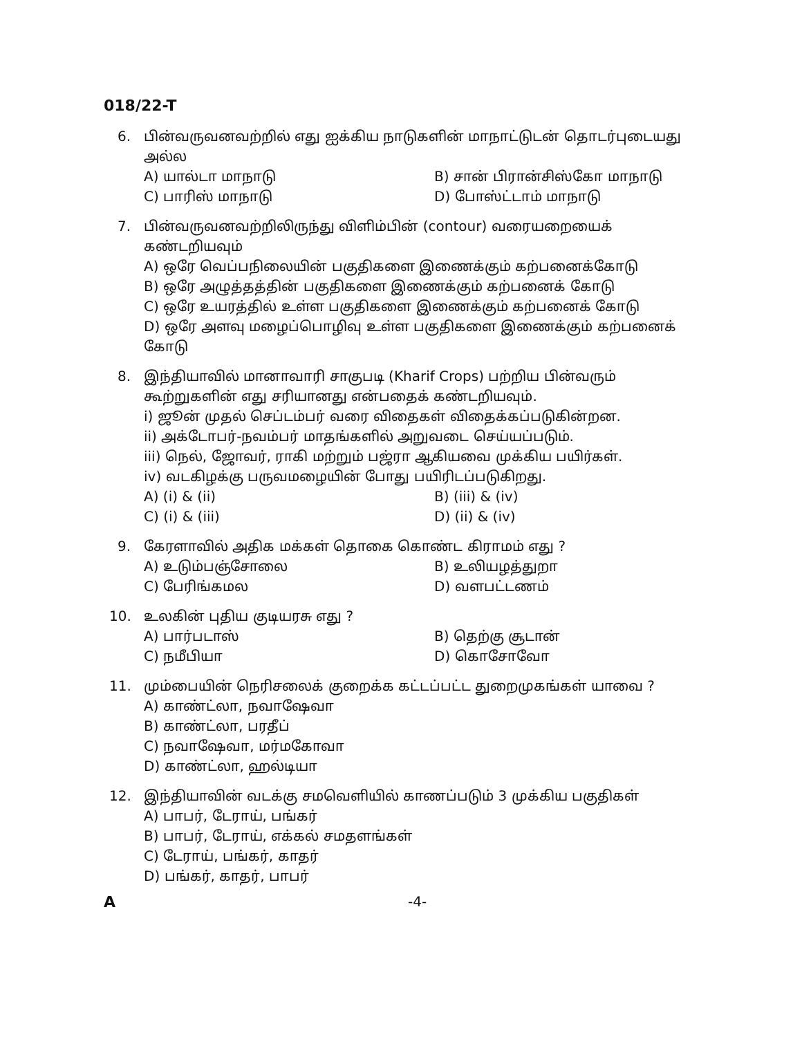018/22-T
6. பின்வருவனவற்றில் எது ஐக்கிய நாடுகளின் மாநாட்டுடன் தொடர்புடையது அல்ல
A) யால்டா மாநாடு
B) சான் பிரான்சிஸ்கோ மாநாடு
C) பாரிஸ் மாநாடு
D) போஸ்ட்டாம் மாநாடு
7. பின்வருவனவற்றிலிருந்து விளிம்பின் (contour) வரையறையைக் கண்டறியவும்
A) ஒரே வெப்பநிலையின் பகுதிகளை இணைக்கும் கற்பனைக்கோடு
B) ஒரே அழுத்தத்தின் பகுதிகளை இணைக்கும் கற்பனைக் கோடு
C) ஒரே உயரத்தில் உள்ள பகுதிகளை இணைக்கும் கற்பனைக் கோடு
D) ஒரே அளவு மழைப்பொழிவு உள்ள பகுதிகளை இணைக்கும் கற்பனைக் கோடு
8. இந்தியாவில் மானாவாரி சாகுபடி (Kharif Crops) பற்றிய பின்வரும் கூற்றுகளின் எது சரியானது என்பதைக் கண்டறியவும்.
i) ஜூன் முதல் செப்டம்பர் வரை விதைகள் விதைக்கப்படுகின்றன.
ii) அக்டோபர்-நவம்பர் மாதங்களில் அறுவடை செய்யப்படும்.
iii) நெல், ஜோவர், ராகி மற்றும் பஜ்ரா ஆகியவை முக்கிய பயிர்கள்.
iv) வடகிழக்கு பருவமழையின் போது பயிரிடப்படுகிறது.
A) (i) & (ii)
B) (iii) & (iv)
C) (i) & (iii)
D) (ii) & (iv)
9. கேரளாவில் அதிக மக்கள் தொகை கொண்ட கிராமம் எது ?
A) உடும்பஞ்சோலை
B) உலியழத்துறா
C) பேரிங்கமல
D) வளபட்டணம்
10. உலகின் புதிய குடியரசு எது ?
A) பார்படாஸ்
B) தெற்கு சூடான்
C) நமீபியா
D) கொசோவோ
11. மும்பையின் நெரிசலைக் குறைக்க கட்டப்பட்ட துறைமுகங்கள் யாவை ?
A) காண்ட்லா, நவாஷேவா
B) காண்ட்லா, பரதீப்
C) நவாஷேவா, மர்மகோவா
D) காண்ட்லா, ஹல்டியா
12. இந்தியாவின் வடக்கு சமவெளியில் காணப்படும் 3 முக்கிய பகுதிகள்
A) பாபர், டேராய், பங்கர்
B) பாபர், டேராய், எக்கல் சமதளங்கள்
C) டேராய், பங்கர், காதர்
D) பங்கர், காதர், பாபர்
A -4-